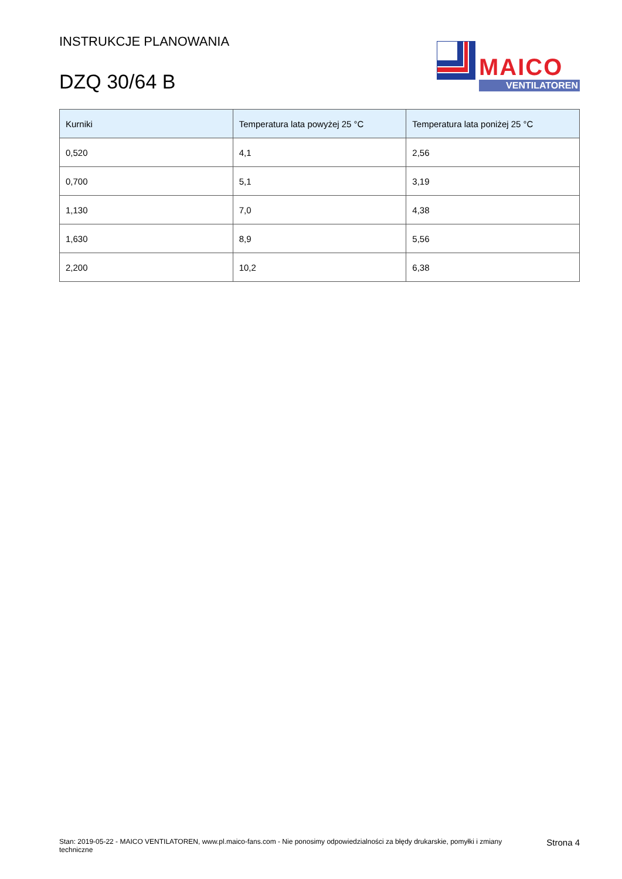INSTRUKCJE PLANOWANIA
DZQ 30/64 B
MAICO
VENTILATOREN
| Kurniki | Temperatura lata powyżej 25 °C | Temperatura lata poniżej 25 °C |
| --- | --- | --- |
| 0,520 | 4,1 | 2,56 |
| 0,700 | 5,1 | 3,19 |
| 1,130 | 7,0 | 4,38 |
| 1,630 | 8,9 | 5,56 |
| 2,200 | 10,2 | 6,38 |
Stan: 2019-05-22 - MAICO VENTILATOREN, www.pl.maico-fans.com - Nie ponosimy odpowiedzialności za błędy drukarskie, pomyłki i zmiany techniczne
Strona 4